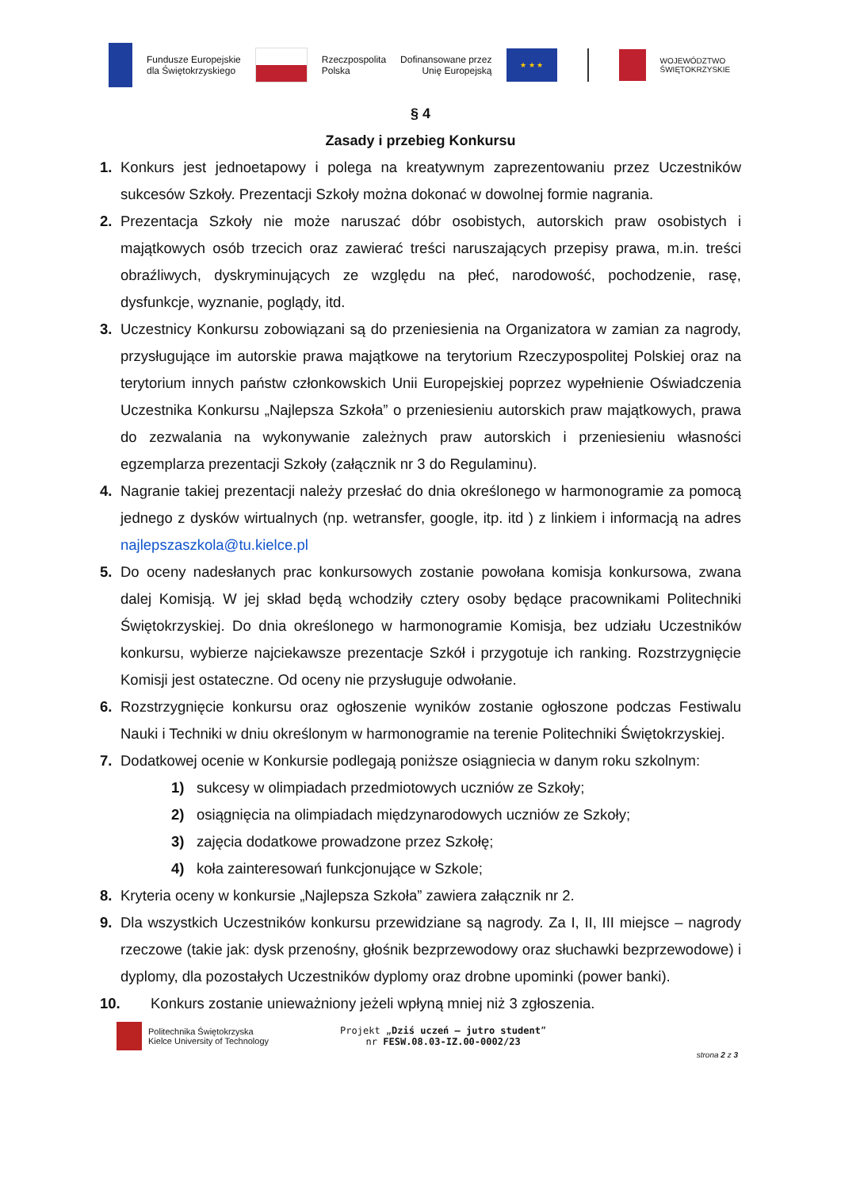Fundusze Europejskie
dla Świętokrzyskiego
Rzeczpospolita
Polska
Dofinansowane przez
Unię Europejską
★ ★ ★
WOJEWÓDZTWO
ŚWIĘTOKRZYSKIE
§ 4
Zasady i przebieg Konkursu
1. Konkurs jest jednoetapowy i polega na kreatywnym zaprezentowaniu przez Uczestników sukcesów Szkoły. Prezentacji Szkoły można dokonać w dowolnej formie nagrania.
2. Prezentacja Szkoły nie może naruszać dóbr osobistych, autorskich praw osobistych i majątkowych osób trzecich oraz zawierać treści naruszających przepisy prawa, m.in. treści obraźliwych, dyskryminujących ze względu na płeć, narodowość, pochodzenie, rasę, dysfunkcje, wyznanie, poglądy, itd.
3. Uczestnicy Konkursu zobowiązani są do przeniesienia na Organizatora w zamian za nagrody, przysługujące im autorskie prawa majątkowe na terytorium Rzeczypospolitej Polskiej oraz na terytorium innych państw członkowskich Unii Europejskiej poprzez wypełnienie Oświadczenia Uczestnika Konkursu „Najlepsza Szkoła” o przeniesieniu autorskich praw majątkowych, prawa do zezwalania na wykonywanie zależnych praw autorskich i przeniesieniu własności egzemplarza prezentacji Szkoły (załącznik nr 3 do Regulaminu).
4. Nagranie takiej prezentacji należy przesłać do dnia określonego w harmonogramie za pomocą jednego z dysków wirtualnych (np. wetransfer, google, itp. itd ) z linkiem i informacją na adres najlepszaszkola@tu.kielce.pl
5. Do oceny nadesłanych prac konkursowych zostanie powołana komisja konkursowa, zwana dalej Komisją. W jej skład będą wchodziły cztery osoby będące pracownikami Politechniki Świętokrzyskiej. Do dnia określonego w harmonogramie Komisja, bez udziału Uczestników konkursu, wybierze najciekawsze prezentacje Szkół i przygotuje ich ranking. Rozstrzygnięcie Komisji jest ostateczne. Od oceny nie przysługuje odwołanie.
6. Rozstrzygnięcie konkursu oraz ogłoszenie wyników zostanie ogłoszone podczas Festiwalu Nauki i Techniki w dniu określonym w harmonogramie na terenie Politechniki Świętokrzyskiej.
7. Dodatkowej ocenie w Konkursie podlegają poniższe osiągniecia w danym roku szkolnym:
1) sukcesy w olimpiadach przedmiotowych uczniów ze Szkoły;
2) osiągnięcia na olimpiadach międzynarodowych uczniów ze Szkoły;
3) zajęcia dodatkowe prowadzone przez Szkołę;
4) koła zainteresowań funkcjonujące w Szkole;
8. Kryteria oceny w konkursie „Najlepsza Szkoła” zawiera załącznik nr 2.
9. Dla wszystkich Uczestników konkursu przewidziane są nagrody. Za I, II, III miejsce – nagrody rzeczowe (takie jak: dysk przenośny, głośnik bezprzewodowy oraz słuchawki bezprzewodowe) i dyplomy, dla pozostałych Uczestników dyplomy oraz drobne upominki (power banki).
10. Konkurs zostanie unieważniony jeżeli wpłyną mniej niż 3 zgłoszenia.
Politechnika Świętokrzyska
Kielce University of Technology
Projekt „Dziś uczeń – jutro student”
nr FESW.08.03-IZ.00-0002/23
strona 2 z 3